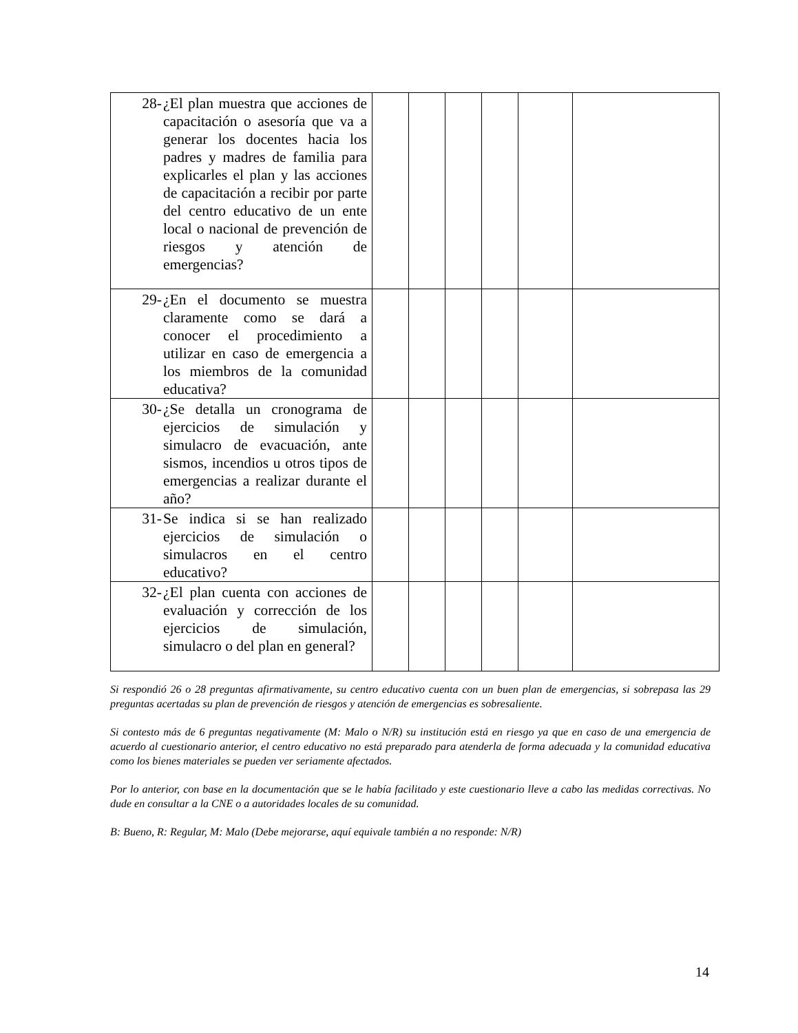| 28- ¿El plan muestra que acciones de capacitación o asesoría que va a generar los docentes hacia los padres y madres de familia para explicarles el plan y las acciones de capacitación a recibir por parte del centro educativo de un ente local o nacional de prevención de riesgos y atención de emergencias? | | | | | | |
| 29- ¿En el documento se muestra claramente como se dará a conocer el procedimiento a utilizar en caso de emergencia a los miembros de la comunidad educativa? | | | | | | |
| 30- ¿Se detalla un cronograma de ejercicios de simulación y simulacro de evacuación, ante sismos, incendios u otros tipos de emergencias a realizar durante el año? | | | | | | |
| 31- Se indica si se han realizado ejercicios de simulación o simulacros en el centro educativo? | | | | | | |
| 32- ¿El plan cuenta con acciones de evaluación y corrección de los ejercicios de simulación, simulacro o del plan en general? | | | | | | |
Si respondió 26 o 28 preguntas afirmativamente, su centro educativo cuenta con un buen plan de emergencias, si sobrepasa las 29 preguntas acertadas su plan de prevención de riesgos y atención de emergencias es sobresaliente.
Si contesto más de 6 preguntas negativamente (M: Malo o N/R) su institución está en riesgo ya que en caso de una emergencia de acuerdo al cuestionario anterior, el centro educativo no está preparado para atenderla de forma adecuada y la comunidad educativa como los bienes materiales se pueden ver seriamente afectados.
Por lo anterior, con base en la documentación que se le había facilitado y este cuestionario lleve a cabo las medidas correctivas. No dude en consultar a la CNE o a autoridades locales de su comunidad.
B: Bueno, R: Regular, M: Malo (Debe mejorarse, aquí equivale también a no responde: N/R)
14